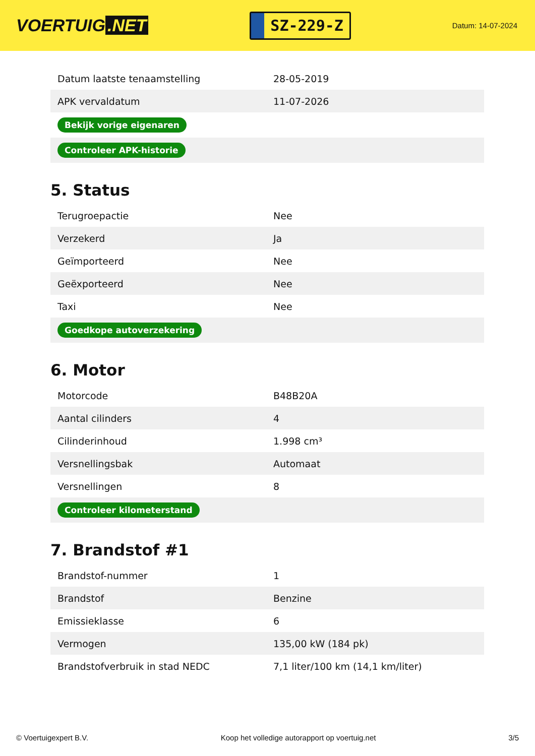VOERTUIG.NET
SZ-229-Z
Datum: 14-07-2024
| Datum laatste tenaamstelling | 28-05-2019 |
| APK vervaldatum | 11-07-2026 |
| Bekijk vorige eigenaren | |
| Controleer APK-historie | |
5. Status
| Terugroepactie | Nee |
| Verzekerd | Ja |
| Geïmporteerd | Nee |
| Geëxporteerd | Nee |
| Taxi | Nee |
| Goedkope autoverzekering | |
6. Motor
| Motorcode | B48B20A |
| Aantal cilinders | 4 |
| Cilinderinhoud | 1.998 cm³ |
| Versnellingsbak | Automaat |
| Versnellingen | 8 |
| Controleer kilometerstand | |
7. Brandstof #1
| Brandstof-nummer | 1 |
| Brandstof | Benzine |
| Emissieklasse | 6 |
| Vermogen | 135,00 kW (184 pk) |
| Brandstofverbruik in stad NEDC | 7,1 liter/100 km (14,1 km/liter) |
© Voertuigexpert B.V. Koop het volledige autorapport op voertuig.net 3/5